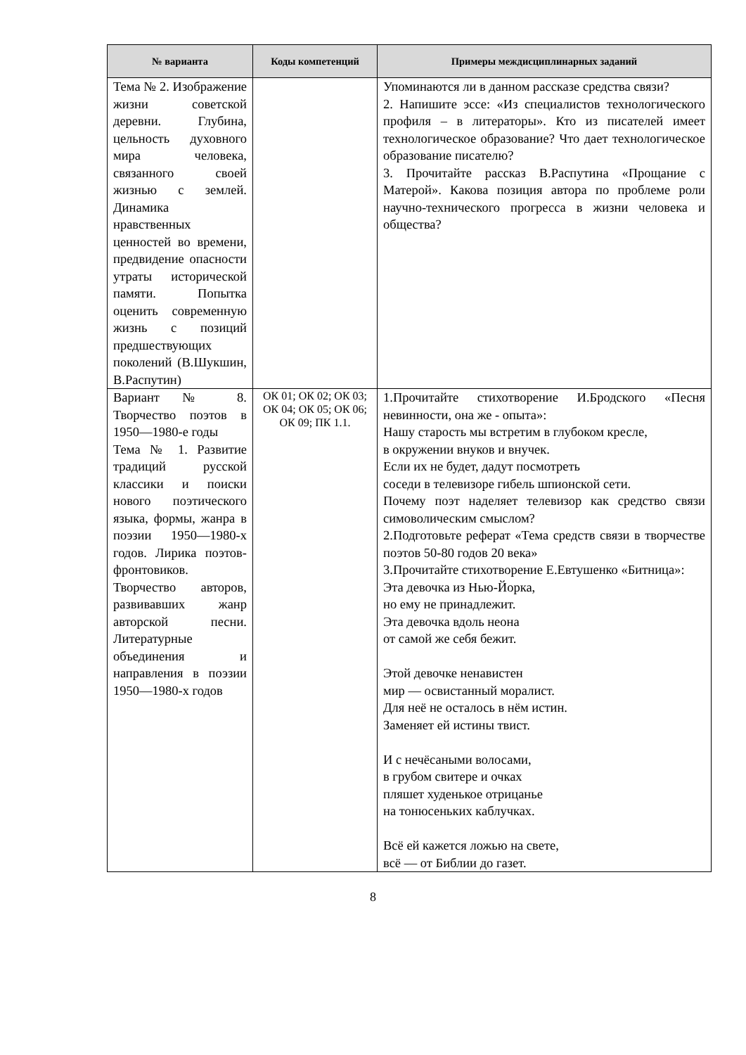| № варианта | Коды компетенций | Примеры междисциплинарных заданий |
| --- | --- | --- |
| Тема № 2. Изображение жизни советской деревни. Глубина, цельность духовного мира человека, связанного своей жизнью с землей. Динамика нравственных ценностей во времени, предвидение опасности утраты исторической памяти. Попытка оценить современную жизнь с позиций предшествующих поколений (В.Шукшин, В.Распутин) | | Упоминаются ли в данном рассказе средства связи? 2. Напишите эссе: «Из специалистов технологического профиля – в литераторы». Кто из писателей имеет технологическое образование? Что дает технологическое образование писателю? 3. Прочитайте рассказ В.Распутина «Прощание с Матерой». Какова позиция автора по проблеме роли научно-технического прогресса в жизни человека и общества? |
| Вариант № 8. Творчество поэтов в 1950—1980-е годы Тема № 1. Развитие традиций русской классики и поиски нового поэтического языка, формы, жанра в поэзии 1950—1980-х годов. Лирика поэтов-фронтовиков. Творчество авторов, развивавших жанр авторской песни. Литературные объединения и направления в поэзии 1950—1980-х годов | ОК 01; ОК 02; ОК 03; ОК 04; ОК 05; ОК 06; ОК 09; ПК 1.1. | 1.Прочитайте стихотворение И.Бродского «Песня невинности, она же - опыта»: Нашу старость мы встретим в глубоком кресле, в окружении внуков и внучек. Если их не будет, дадут посмотреть соседи в телевизоре гибель шпионской сети. Почему поэт наделяет телевизор как средство связи симоволическим смыслом? 2.Подготовьте реферат «Тема средств связи в творчестве поэтов 50-80 годов 20 века» 3.Прочитайте стихотворение Е.Евтушенко «Битница»: Эта девочка из Нью-Йорка, но ему не принадлежит. Эта девочка вдоль неона от самой же себя бежит. Этой девочке ненавистен мир — освистанный моралист. Для неё не осталось в нём истин. Заменяет ей истины твист. И с нечёсаными волосами, в грубом свитере и очках пляшет худенькое отрицанье на тонюсеньких каблучках. Всё ей кажется ложью на свете, всё — от Библии до газет. |
8